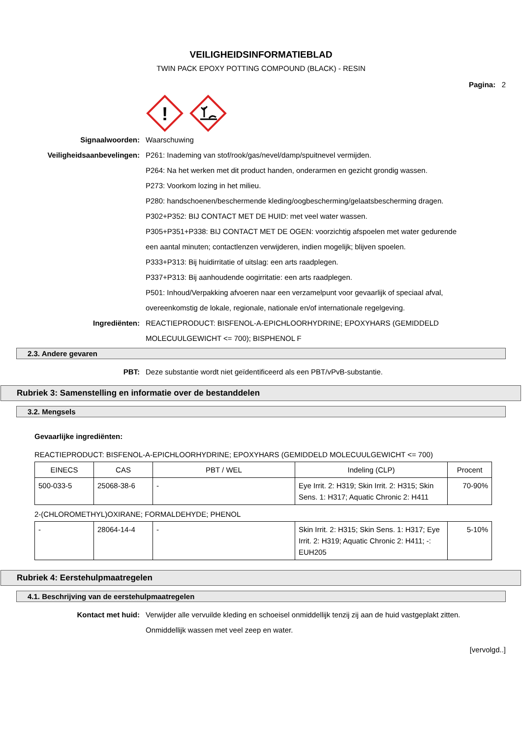VEILIGHEIDSINFORMATIEBLAD
TWIN PACK EPOXY POTTING COMPOUND (BLACK) - RESIN
Pagina: 2
!
Signaalwoorden: Waarschuwing
Veiligheidsaanbevelingen: P261: Inademing van stof/rook/gas/nevel/damp/spuitnevel vermijden.
P264: Na het werken met dit product handen, onderarmen en gezicht grondig wassen.
P273: Voorkom lozing in het milieu.
P280: handschoenen/beschermende kleding/oogbescherming/gelaatsbescherming dragen.
P302+P352: BIJ CONTACT MET DE HUID: met veel water wassen.
P305+P351+P338: BIJ CONTACT MET DE OGEN: voorzichtig afspoelen met water gedurende een aantal minuten; contactlenzen verwijderen, indien mogelijk; blijven spoelen.
P333+P313: Bij huidirritatie of uitslag: een arts raadplegen.
P337+P313: Bij aanhoudende oogirritatie: een arts raadplegen.
P501: Inhoud/Verpakking afvoeren naar een verzamelpunt voor gevaarlijk of speciaal afval, overeenkomstig de lokale, regionale, nationale en/of internationale regelgeving.
Ingrediënten: REACTIEPRODUCT: BISFENOL-A-EPICHLOORHYDRINE; EPOXYHARS (GEMIDDELD MOLECUULGEWICHT <= 700); BISPHENOL F
2.3. Andere gevaren
PBT: Deze substantie wordt niet geïdentificeerd als een PBT/vPvB-substantie.
Rubriek 3: Samenstelling en informatie over de bestanddelen
3.2. Mengsels
Gevaarlijke ingrediënten:
REACTIEPRODUCT: BISFENOL-A-EPICHLOORHYDRINE; EPOXYHARS (GEMIDDELD MOLECUULGEWICHT <= 700)
| EINECS | CAS | PBT / WEL | Indeling (CLP) | Procent |
| --- | --- | --- | --- | --- |
| 500-033-5 | 25068-38-6 | - | Eye Irrit. 2: H319; Skin Irrit. 2: H315; Skin Sens. 1: H317; Aquatic Chronic 2: H411 | 70-90% |
2-(CHLOROMETHYL)OXIRANE; FORMALDEHYDE; PHENOL
| - | 28064-14-4 | - | Skin Irrit. 2: H315; Skin Sens. 1: H317; Eye Irrit. 2: H319; Aquatic Chronic 2: H411; -: EUH205 | 5-10% |
Rubriek 4: Eerstehulpmaatregelen
4.1. Beschrijving van de eerstehulpmaatregelen
Kontact met huid: Verwijder alle vervuilde kleding en schoeisel onmiddellijk tenzij zij aan de huid vastgeplakt zitten. Onmiddellijk wassen met veel zeep en water.
[vervolgd..]